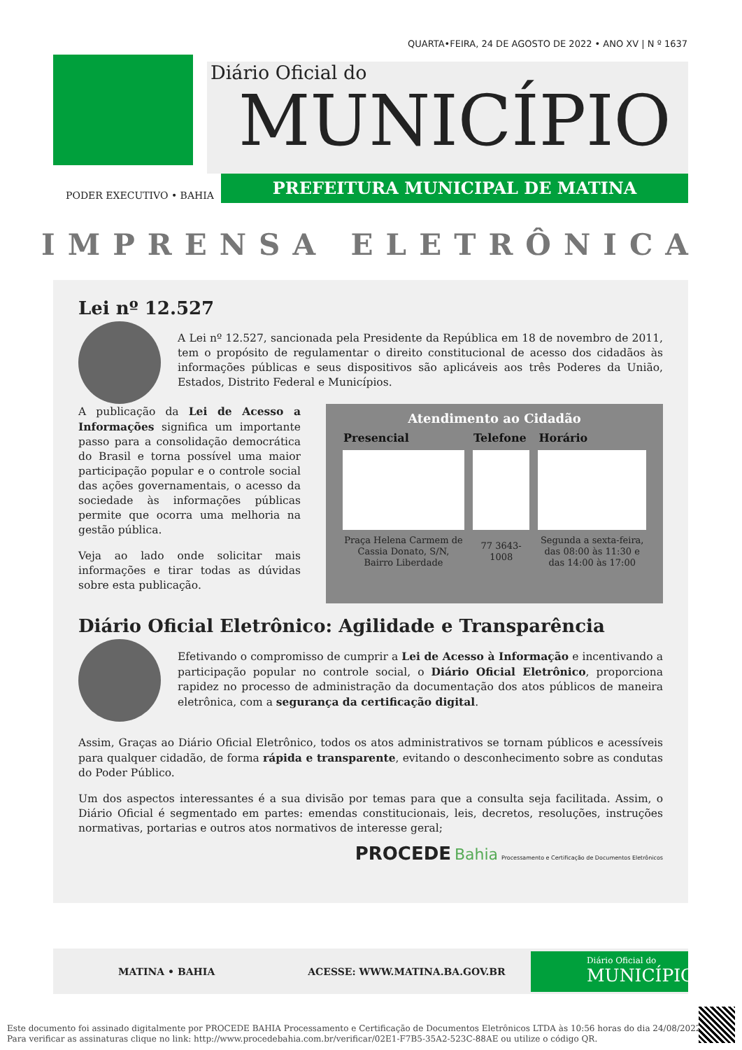QUARTA•FEIRA, 24 DE AGOSTO DE 2022 • ANO XV | N º 1637
Diário Oficial do
MUNICÍPIO
PREFEITURA MUNICIPAL DE MATINA
PODER EXECUTIVO • BAHIA
IMPRENSA ELETRÔNICA
Lei nº 12.527
A Lei nº 12.527, sancionada pela Presidente da República em 18 de novembro de 2011, tem o propósito de regulamentar o direito constitucional de acesso dos cidadãos às informações públicas e seus dispositivos são aplicáveis aos três Poderes da União, Estados, Distrito Federal e Municípios.
A publicação da Lei de Acesso a Informações significa um importante passo para a consolidação democrática do Brasil e torna possível uma maior participação popular e o controle social das ações governamentais, o acesso da sociedade às informações públicas permite que ocorra uma melhoria na gestão pública.
Veja ao lado onde solicitar mais informações e tirar todas as dúvidas sobre esta publicação.
Atendimento ao Cidadão
| Presencial | Telefone | Horário |
| --- | --- | --- |
| Praça Helena Carmem de Cassia Donato, S/N, Bairro Liberdade | 77 3643-1008 | Segunda a sexta-feira, das 08:00 às 11:30 e das 14:00 às 17:00 |
Diário Oficial Eletrônico: Agilidade e Transparência
Efetivando o compromisso de cumprir a Lei de Acesso à Informação e incentivando a participação popular no controle social, o Diário Oficial Eletrônico, proporciona rapidez no processo de administração da documentação dos atos públicos de maneira eletrônica, com a segurança da certificação digital.
Assim, Graças ao Diário Oficial Eletrônico, todos os atos administrativos se tornam públicos e acessíveis para qualquer cidadão, de forma rápida e transparente, evitando o desconhecimento sobre as condutas do Poder Público.
Um dos aspectos interessantes é a sua divisão por temas para que a consulta seja facilitada. Assim, o Diário Oficial é segmentado em partes: emendas constitucionais, leis, decretos, resoluções, instruções normativas, portarias e outros atos normativos de interesse geral;
PROCEDE Bahia Processamento e Certificação de Documentos Eletrônicos
MATINA • BAHIA ACESSE: WWW.MATINA.BA.GOV.BR
Diário Oficial do
MUNICÍPIO
Este documento foi assinado digitalmente por PROCEDE BAHIA Processamento e Certificação de Documentos Eletrônicos LTDA às 10:56 horas do dia 24/08/2022.
Para verificar as assinaturas clique no link: http://www.procedebahia.com.br/verificar/02E1-F7B5-35A2-523C-88AE ou utilize o código QR.